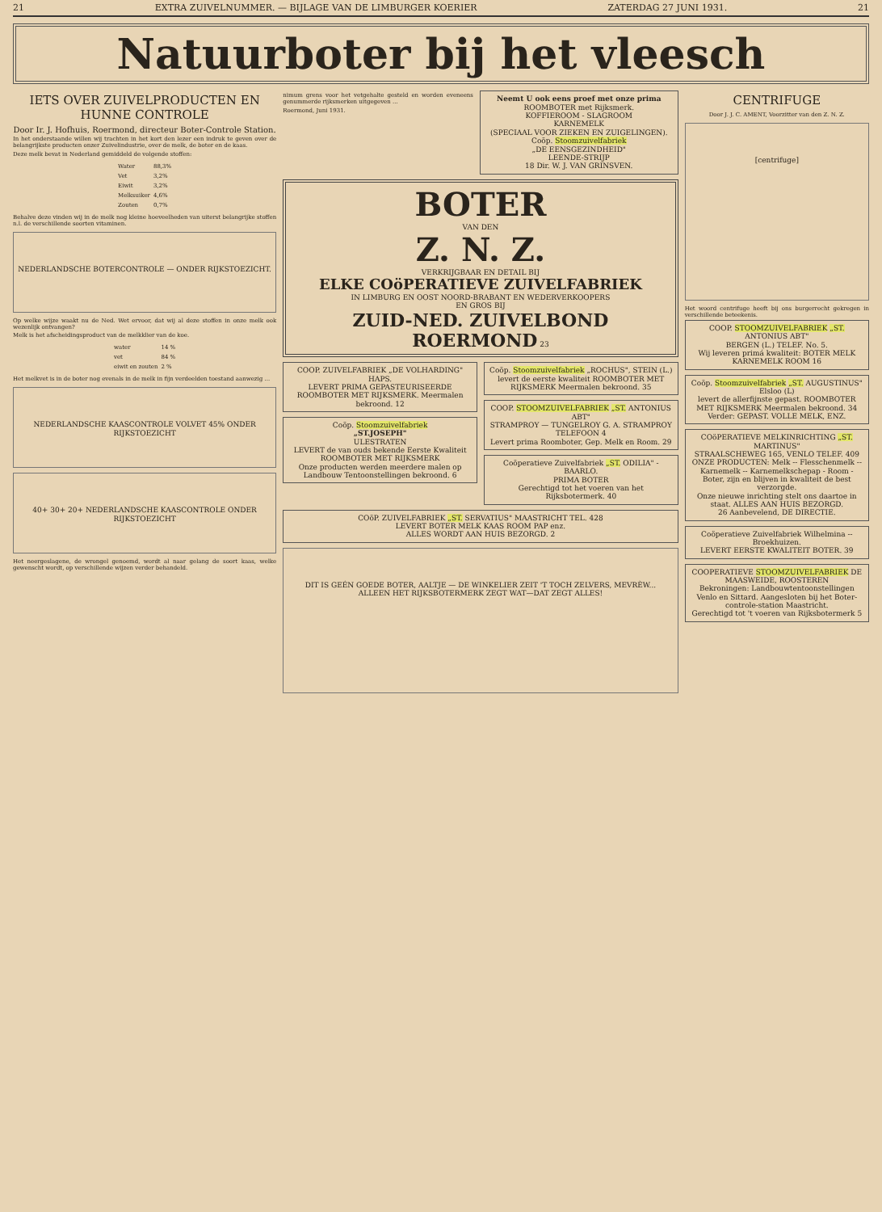21 EXTRA ZUIVELNUMMER. — BIJLAGE VAN DE LIMBURGER KOERIER ZATERDAG 27 JUNI 1931. 21
Natuurboter bij het vleesch
IETS OVER ZUIVELPRODUCTEN EN HUNNE CONTROLE
Door Ir. J. Hofhuis, Roermond, directeur Boter-Controle Station.
In het onderstaande willen wij trachten in het kort den lezer een indruk te geven over de belangrijkste producten onzer Zuivelindustrie, over de melk, de boter en de kaas.
Deze melk bevat in Nederland gemiddeld de volgende stoffen:
| Water | 88,3% |
| Vet | 3,2% |
| Eiwit | 3,2% |
| Melksuiker | 4,6% |
| Zouten | 0,7% |
Behalve deze vinden wij in de melk nog kleine hoeveelheden van uiterst belangrijke stoffen n.l. de verschillende soorten vitaminen.
NEDERLANDSCHE BOTERCONTROLE — ONDER RIJKSTOEZICHT.
Op welke wijze waakt nu de Ned. Wet ervoor, dat wij al deze stoffen in onze melk ook wezenlijk ontvangen?
Melk is het afscheidingsproduct van de melkklier van de koe.
| water | 14 % |
| vet | 84 % |
| eiwit en zouten | 2 % |
Het melkvet is in de boter nog evenals in de melk in fijn verdeelden toestand aanwezig ...
NEDERLANDSCHE KAASCONTROLE VOLVET 45% ONDER RIJKSTOEZICHT
40+ 30+ 20+ NEDERLANDSCHE KAASCONTROLE ONDER RIJKSTOEZICHT
Het neergeslagene, de wrongel genoemd, wordt al naar gelang de soort kaas, welke gewenscht wordt, op verschillende wijzen verder behandeld.
nimum grens voor het vetgehalte gesteld en worden eveneens genummerde rijksmerken uitgegeven ...
Roermond, Juni 1931.
Neemt U ook eens proef met onze prima
ROOMBOTER met Rijksmerk.
KOFFIEROOM - SLAGROOM
KARNEMELK
(SPECIAAL VOOR ZIEKEN EN ZUIGELINGEN).
Coöp. Stoomzuivelfabriek
„DE EENSGEZINDHEID"
LEENDE-STRIJP
18 Dir. W. J. VAN GRINSVEN.
BOTER
VAN DEN
Z. N. Z.
VERKRIJGBAAR EN DETAIL BIJ
ELKE COöPERATIEVE ZUIVELFABRIEK
IN LIMBURG EN OOST NOORD-BRABANT EN WEDERVERKOOPERS
EN GROS BIJ
ZUID-NED. ZUIVELBOND ROERMOND 23
COOP. ZUIVELFABRIEK „DE VOLHARDING" HAPS.
LEVERT PRIMA GEPASTEURISEERDE ROOMBOTER MET RIJKSMERK. Meermalen bekroond. 12
Coöp. Stoomzuivelfabriek
„ST.JOSEPH"
ULESTRATEN
LEVERT de van ouds bekende Eerste Kwaliteit ROOMBOTER MET RIJKSMERK
Onze producten werden meerdere malen op Landbouw Tentoonstellingen bekroond. 6
Coöp. Stoomzuivelfabriek „ROCHUS", STEIN (L.)
levert de eerste kwaliteit ROOMBOTER MET RIJKSMERK Meermalen bekroond. 35
COOP. STOOMZUIVELFABRIEK „ST. ANTONIUS ABT"
STRAMPROY — TUNGELROY G. A. STRAMPROY TELEFOON 4
Levert prima Roomboter, Gep. Melk en Room. 29
Coöperatieve Zuivelfabriek „ST. ODILIA" - BAARLO.
PRIMA BOTER
Gerechtigd tot het voeren van het Rijksbotermerk. 40
COöP. ZUIVELFABRIEK „ST. SERVATIUS" MAASTRICHT TEL. 428
LEVERT BOTER MELK KAAS ROOM PAP enz.
ALLES WORDT AAN HUIS BEZORGD. 2
DIT IS GEÉN GOEDE BOTER, AALTJE — DE WINKELIER ZEIT 'T TOCH ZELVERS, MEVRÈW...
ALLEEN HET RIJKSBOTERMERK ZEGT WAT—DAT ZEGT ALLES!
CENTRIFUGE
Door J. J. C. AMENT, Voorzitter van den Z. N. Z.
[centrifuge]
Het woord centrifuge heeft bij ons burgerrecht gekregen in verschillende beteekenis.
COOP. STOOMZUIVELFABRIEK „ST. ANTONIUS ABT"
BERGEN (L.) TELEF. No. 5.
Wij leveren primá kwaliteit: BOTER MELK KARNEMELK ROOM 16
Coöp. Stoomzuivelfabriek „ST. AUGUSTINUS" Elsloo (L)
levert de allerfijnste gepast. ROOMBOTER MET RIJKSMERK Meermalen bekroond. 34
Verder: GEPAST. VOLLE MELK, ENZ.
COöPERATIEVE MELKINRICHTING „ST. MARTINUS"
STRAALSCHEWEG 165, VENLO TELEF. 409
ONZE PRODUCTEN: Melk -- Flesschenmelk -- Karnemelk -- Karnemelkschepap - Room - Boter, zijn en blijven in kwaliteit de best verzorgde.
Onze nieuwe inrichting stelt ons daartoe in staat. ALLES AAN HUIS BEZORGD.
26 Aanbevelend, DE DIRECTIE.
Coöperatieve Zuivelfabriek Wilhelmina -- Broekhuizen.
LEVERT EERSTE KWALITEIT BOTER. 39
COOPERATIEVE STOOMZUIVELFABRIEK DE MAASWEIDE, ROOSTEREN
Bekroningen: Landbouwtentoonstellingen Venlo en Sittard. Aangesloten bij het Boter-controle-station Maastricht.
Gerechtigd tot 't voeren van Rijksbotermerk 5